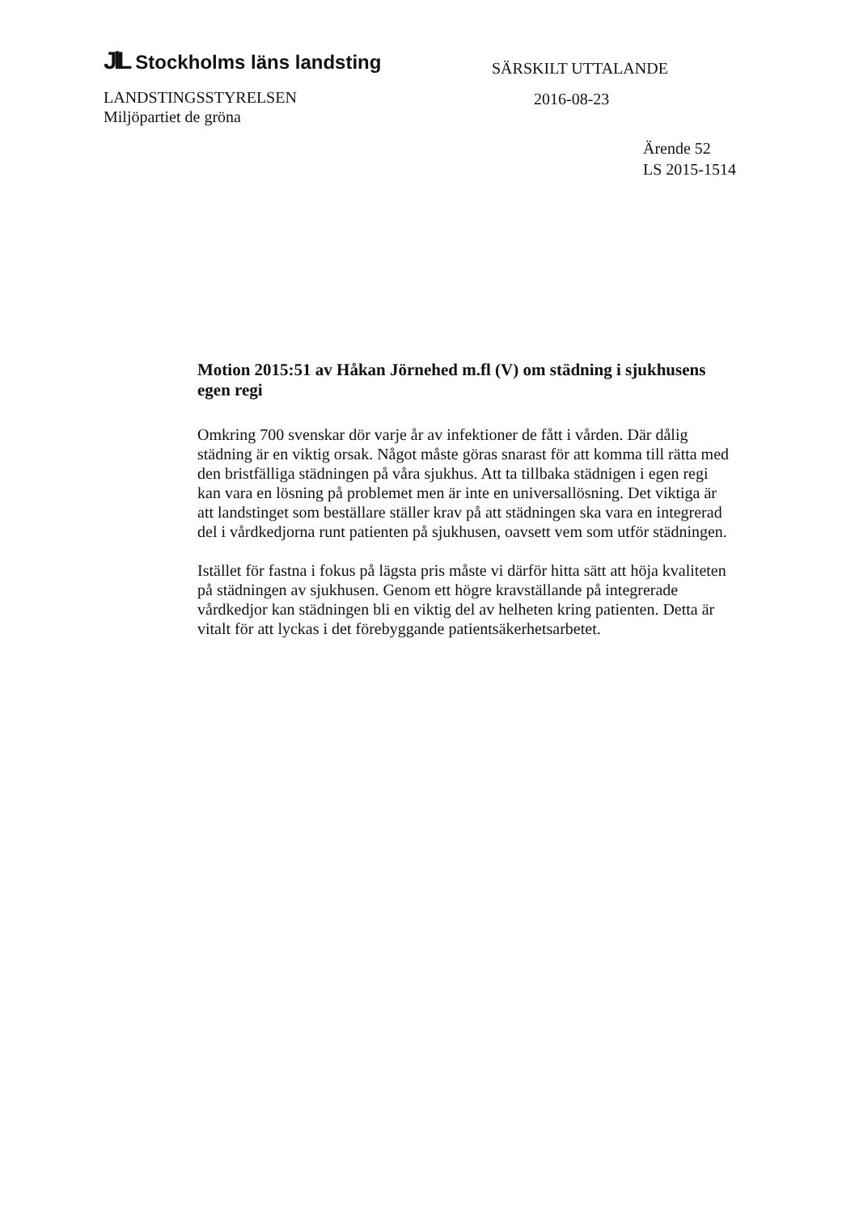JlL Stockholms läns landsting
LANDSTINGSSTYRELSEN
Miljöpartiet de gröna
SÄRSKILT UTTALANDE
2016-08-23
Ärende 52
LS 2015-1514
Motion 2015:51 av Håkan Jörnehed m.fl (V) om städning i sjukhusens egen regi
Omkring 700 svenskar dör varje år av infektioner de fått i vården. Där dålig städning är en viktig orsak. Något måste göras snarast för att komma till rätta med den bristfälliga städningen på våra sjukhus. Att ta tillbaka städnigen i egen regi kan vara en lösning på problemet men är inte en universallösning. Det viktiga är att landstinget som beställare ställer krav på att städningen ska vara en integrerad del i vårdkedjorna runt patienten på sjukhusen, oavsett vem som utför städningen.
Istället för fastna i fokus på lägsta pris måste vi därför hitta sätt att höja kvaliteten på städningen av sjukhusen. Genom ett högre kravställande på integrerade vårdkedjor kan städningen bli en viktig del av helheten kring patienten. Detta är vitalt för att lyckas i det förebyggande patientsäkerhetsarbetet.